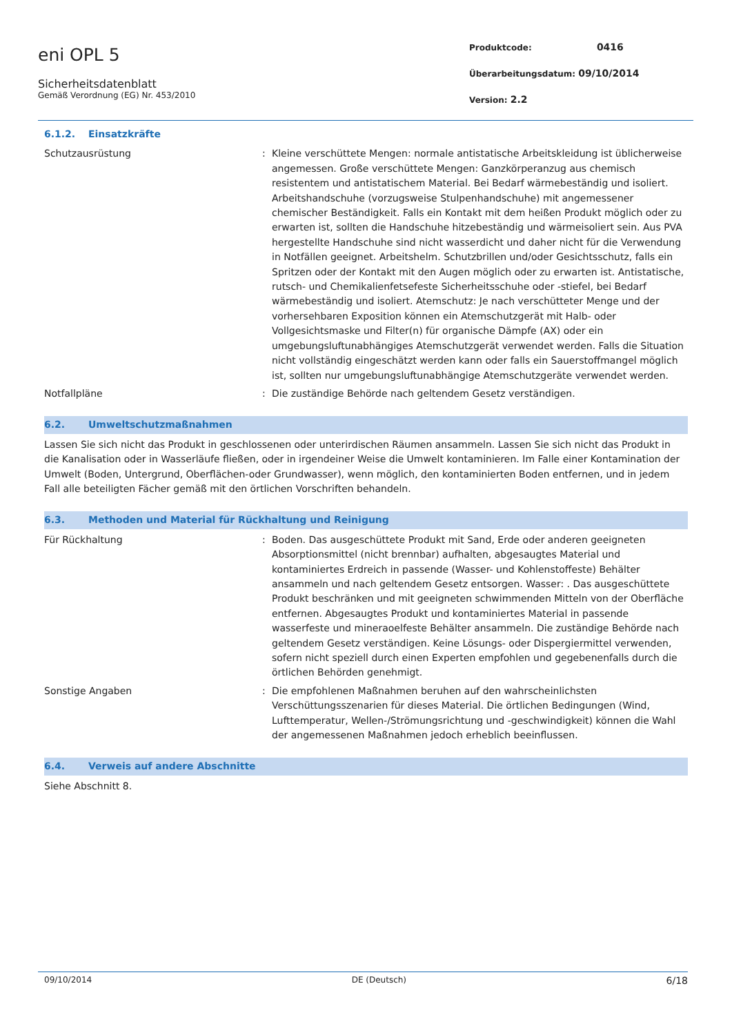eni OPL 5
Sicherheitsdatenblatt
Gemäß Verordnung (EG) Nr. 453/2010
Produktcode: 0416
Überarbeitungsdatum: 09/10/2014
Version: 2.2
6.1.2. Einsatzkräfte
Schutzausrüstung : Kleine verschüttete Mengen: normale antistatische Arbeitskleidung ist üblicherweise angemessen. Große verschüttete Mengen: Ganzkörperanzug aus chemisch resistentem und antistatischem Material. Bei Bedarf wärmebeständig und isoliert. Arbeitshandschuhe (vorzugsweise Stulpenhandschuhe) mit angemessener chemischer Beständigkeit. Falls ein Kontakt mit dem heißen Produkt möglich oder zu erwarten ist, sollten die Handschuhe hitzebeständig und wärmeisoliert sein. Aus PVA hergestellte Handschuhe sind nicht wasserdicht und daher nicht für die Verwendung in Notfällen geeignet. Arbeitshelm. Schutzbrillen und/oder Gesichtsschutz, falls ein Spritzen oder der Kontakt mit den Augen möglich oder zu erwarten ist. Antistatische, rutsch- und Chemikalienfetsefeste Sicherheitsschuhe oder -stiefel, bei Bedarf wärmebeständig und isoliert. Atemschutz: Je nach verschütteter Menge und der vorhersehbaren Exposition können ein Atemschutzgerät mit Halb- oder Vollgesichtsmaske und Filter(n) für organische Dämpfe (AX) oder ein umgebungsluftunabhängiges Atemschutzgerät verwendet werden. Falls die Situation nicht vollständig eingeschätzt werden kann oder falls ein Sauerstoffmangel möglich ist, sollten nur umgebungsluftunabhängige Atemschutzgeräte verwendet werden.
Notfallpläne : Die zuständige Behörde nach geltendem Gesetz verständigen.
6.2. Umweltschutzmaßnahmen
Lassen Sie sich nicht das Produkt in geschlossenen oder unterirdischen Räumen ansammeln. Lassen Sie sich nicht das Produkt in die Kanalisation oder in Wasserläufe fließen, oder in irgendeiner Weise die Umwelt kontaminieren. Im Falle einer Kontamination der Umwelt (Boden, Untergrund, Oberflächen-oder Grundwasser), wenn möglich, den kontaminierten Boden entfernen, und in jedem Fall alle beteiligten Fächer gemäß mit den örtlichen Vorschriften behandeln.
6.3. Methoden und Material für Rückhaltung und Reinigung
Für Rückhaltung : Boden. Das ausgeschüttete Produkt mit Sand, Erde oder anderen geeigneten Absorptionsmittel (nicht brennbar) aufhalten, abgesaugtes Material und kontaminiertes Erdreich in passende (Wasser- und Kohlenstoffeste) Behälter ansammeln und nach geltendem Gesetz entsorgen. Wasser: . Das ausgeschüttete Produkt beschränken und mit geeigneten schwimmenden Mitteln von der Oberfläche entfernen. Abgesaugtes Produkt und kontaminiertes Material in passende wasserfeste und mineraoelfeste Behälter ansammeln. Die zuständige Behörde nach geltendem Gesetz verständigen. Keine Lösungs- oder Dispergiermittel verwenden, sofern nicht speziell durch einen Experten empfohlen und gegebenenfalls durch die örtlichen Behörden genehmigt.
Sonstige Angaben : Die empfohlenen Maßnahmen beruhen auf den wahrscheinlichsten Verschüttungsszenarien für dieses Material. Die örtlichen Bedingungen (Wind, Lufttemperatur, Wellen-/Strömungsrichtung und -geschwindigkeit) können die Wahl der angemessenen Maßnahmen jedoch erheblich beeinflussen.
6.4. Verweis auf andere Abschnitte
Siehe Abschnitt 8.
09/10/2014 DE (Deutsch) 6/18